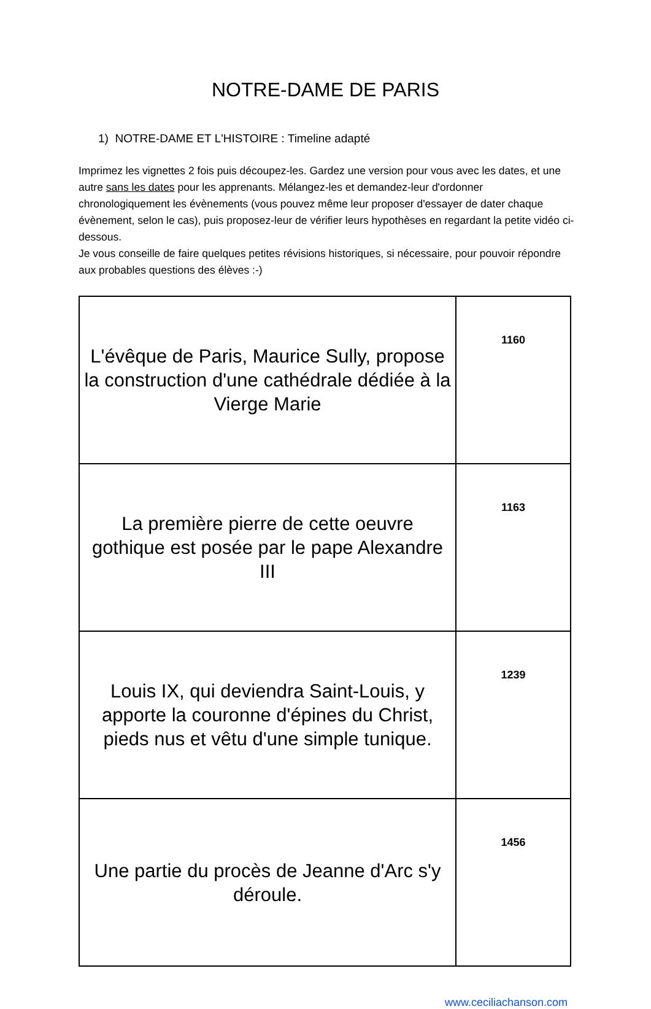NOTRE-DAME DE PARIS
1) NOTRE-DAME ET L'HISTOIRE : Timeline adapté
Imprimez les vignettes 2 fois puis découpez-les. Gardez une version pour vous avec les dates, et une autre sans les dates pour les apprenants. Mélangez-les et demandez-leur d'ordonner chronologiquement les évènements (vous pouvez même leur proposer d'essayer de dater chaque évènement, selon le cas), puis proposez-leur de vérifier leurs hypothèses en regardant la petite vidéo ci-dessous.
Je vous conseille de faire quelques petites révisions historiques, si nécessaire, pour pouvoir répondre aux probables questions des élèves :-)
| L'évêque de Paris, Maurice Sully, propose la construction d'une cathédrale dédiée à la Vierge Marie | 1160 |
| La première pierre de cette oeuvre gothique est posée par le pape Alexandre III | 1163 |
| Louis IX, qui deviendra Saint-Louis, y apporte la couronne d'épines du Christ, pieds nus et vêtu d'une simple tunique. | 1239 |
| Une partie du procès de Jeanne d'Arc s'y déroule. | 1456 |
www.ceciliachanson.com